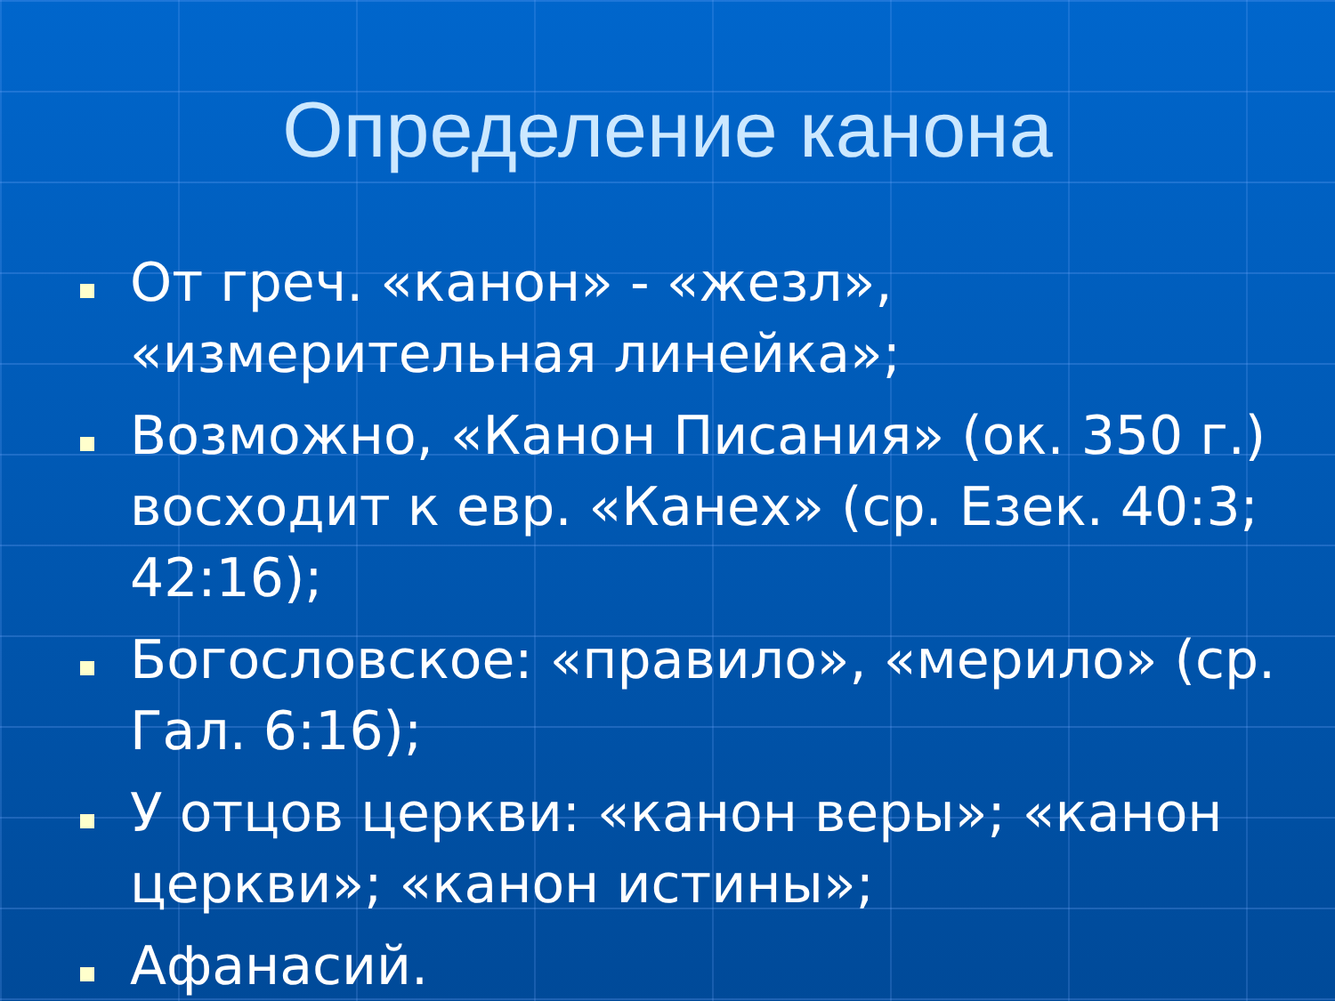Определение канона
От греч. «канон» - «жезл», «измерительная линейка»;
Возможно, «Канон Писания» (ок. 350 г.) восходит к евр. «Канех» (ср. Езек. 40:3; 42:16);
Богословское: «правило», «мерило» (ср. Гал. 6:16);
У отцов церкви: «канон веры»; «канон церкви»; «канон истины»;
Афанасий.